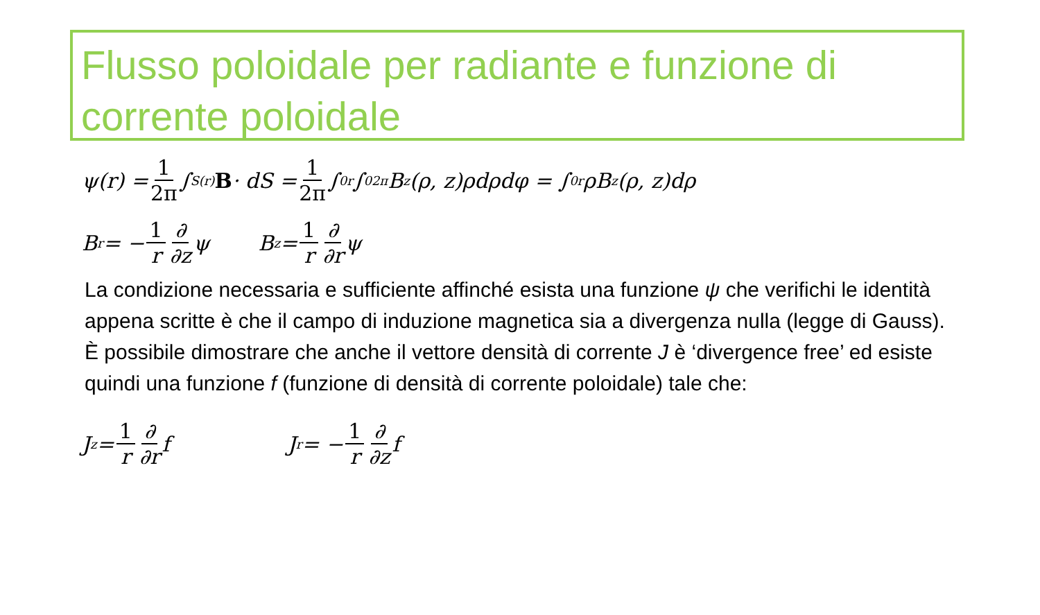Flusso poloidale per radiante e funzione di corrente poloidale
ψ(r) = 1 2π ∫<sub>S(r)</sub> B · dS = 1 2π ∫<sub>0</sub><sup>r</sup> ∫<sub>0</sub><sup>2π</sup> B<sub>z</sub>(ρ, z)ρdρdφ = ∫<sub>0</sub><sup>r</sup> ρB<sub>z</sub>(ρ, z)dρ
B<sub>r</sub> = − 1 r ∂ ∂z ψ B<sub>z</sub> = 1 r ∂ ∂r ψ
La condizione necessaria e sufficiente affinché esista una funzione ψ che verifichi le identità appena scritte è che il campo di induzione magnetica sia a divergenza nulla (legge di Gauss). È possibile dimostrare che anche il vettore densità di corrente J è ‘divergence free’ ed esiste quindi una funzione f (funzione di densità di corrente poloidale) tale che:
J<sub>z</sub> = 1 r ∂ ∂r f J<sub>r</sub> = − 1 r ∂ ∂z f